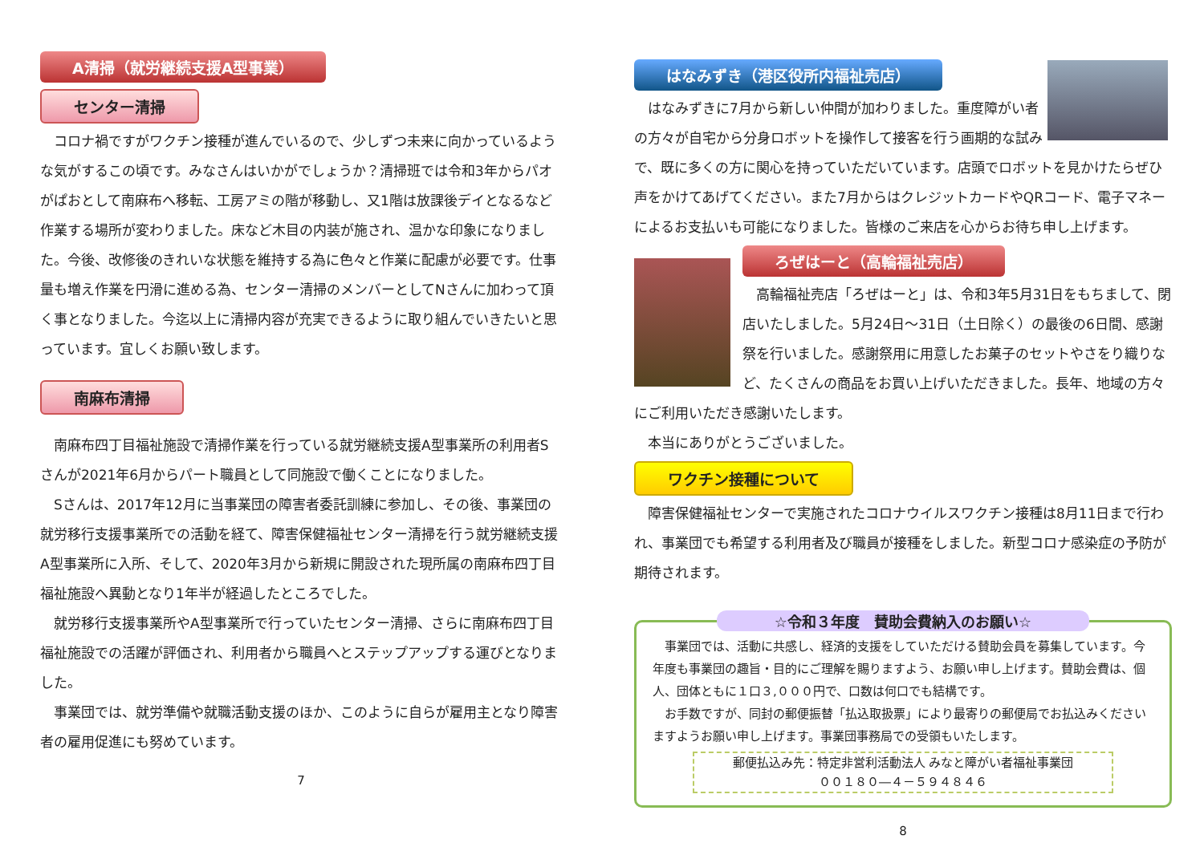A清掃（就労継続支援A型事業）
センター清掃
　コロナ禍ですがワクチン接種が進んでいるので、少しずつ未来に向かっているような気がするこの頃です。みなさんはいかがでしょうか？清掃班では令和3年からパオがぱおとして南麻布へ移転、工房アミの階が移動し、又1階は放課後デイとなるなど作業する場所が変わりました。床など木目の内装が施され、温かな印象になりました。今後、改修後のきれいな状態を維持する為に色々と作業に配慮が必要です。仕事量も増え作業を円滑に進める為、センター清掃のメンバーとしてNさんに加わって頂く事となりました。今迄以上に清掃内容が充実できるように取り組んでいきたいと思っています。宜しくお願い致します。
南麻布清掃
　南麻布四丁目福祉施設で清掃作業を行っている就労継続支援A型事業所の利用者Sさんが2021年6月からパート職員として同施設で働くことになりました。
　Sさんは、2017年12月に当事業団の障害者委託訓練に参加し、その後、事業団の就労移行支援事業所での活動を経て、障害保健福祉センター清掃を行う就労継続支援A型事業所に入所、そして、2020年3月から新規に開設された現所属の南麻布四丁目福祉施設へ異動となり1年半が経過したところでした。
　就労移行支援事業所やA型事業所で行っていたセンター清掃、さらに南麻布四丁目福祉施設での活躍が評価され、利用者から職員へとステップアップする運びとなりました。
　事業団では、就労準備や就職活動支援のほか、このように自らが雇用主となり障害者の雇用促進にも努めています。
7
はなみずき（港区役所内福祉売店）
　はなみずきに7月から新しい仲間が加わりました。重度障がい者の方々が自宅から分身ロボットを操作して接客を行う画期的な試みで、既に多くの方に関心を持っていただいています。店頭でロボットを見かけたらぜひ声をかけてあげてください。また7月からはクレジットカードやQRコード、電子マネーによるお支払いも可能になりました。皆様のご来店を心からお待ち申し上げます。
ろぜはーと（高輪福祉売店）
　高輪福祉売店「ろぜはーと」は、令和3年5月31日をもちまして、閉店いたしました。5月24日～31日（土日除く）の最後の6日間、感謝祭を行いました。感謝祭用に用意したお菓子のセットやさをり織りなど、たくさんの商品をお買い上げいただきました。長年、地域の方々にご利用いただき感謝いたします。
　本当にありがとうございました。
ワクチン接種について
　障害保健福祉センターで実施されたコロナウイルスワクチン接種は8月11日まで行われ、事業団でも希望する利用者及び職員が接種をしました。新型コロナ感染症の予防が期待されます。
☆令和３年度　賛助会費納入のお願い☆
　事業団では、活動に共感し、経済的支援をしていただける賛助会員を募集しています。今年度も事業団の趣旨・目的にご理解を賜りますよう、お願い申し上げます。賛助会費は、個人、団体ともに１口３,０００円で、口数は何口でも結構です。
　お手数ですが、同封の郵便振替「払込取扱票」により最寄りの郵便局でお払込みくださいますようお願い申し上げます。事業団事務局での受領もいたします。
郵便払込み先：特定非営利活動法人 みなと障がい者福祉事業団
００１８０―４－５９４８４６
8